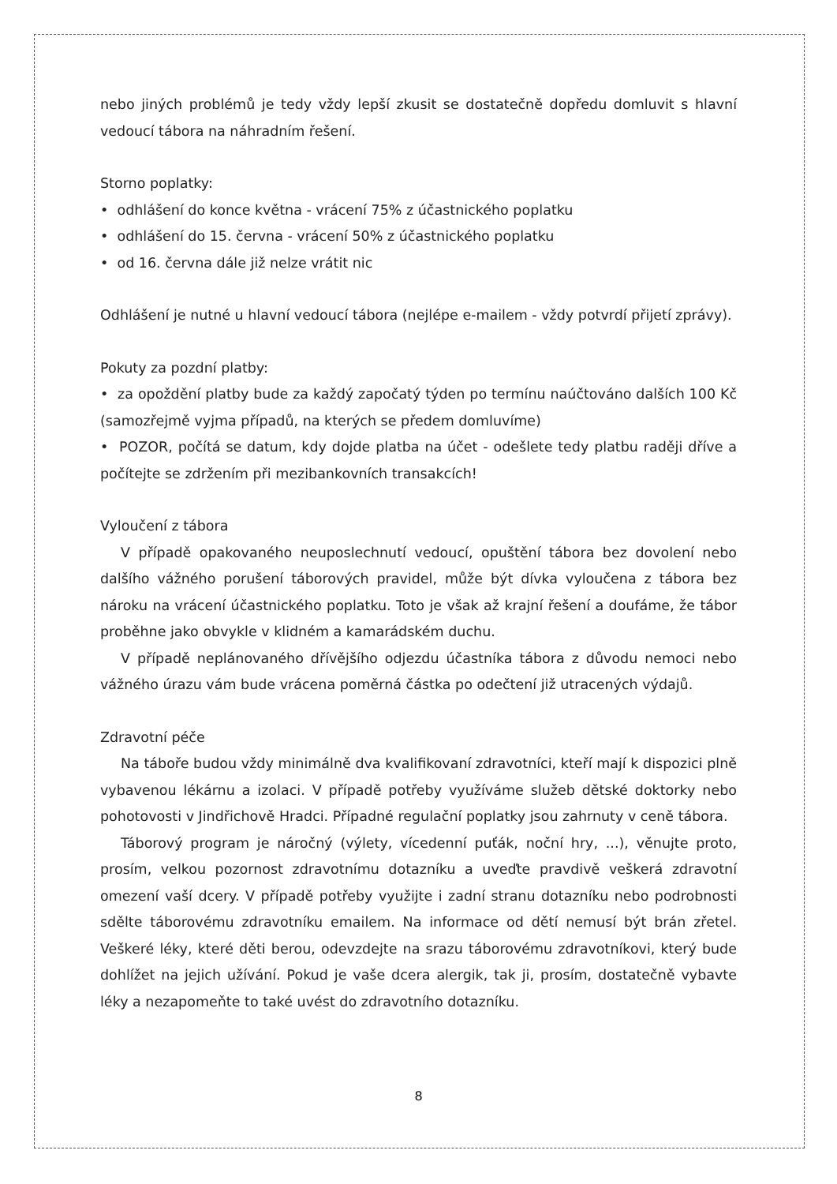nebo jiných problémů je tedy vždy lepší zkusit se dostatečně dopředu domluvit s hlavní vedoucí tábora na náhradním řešení.
Storno poplatky:
• odhlášení do konce května - vrácení 75% z účastnického poplatku
• odhlášení do 15. června - vrácení 50% z účastnického poplatku
• od 16. června dále již nelze vrátit nic
Odhlášení je nutné u hlavní vedoucí tábora (nejlépe e-mailem - vždy potvrdí přijetí zprávy).
Pokuty za pozdní platby:
• za opoždění platby bude za každý započatý týden po termínu naúčtováno dalších 100 Kč (samozřejmě vyjma případů, na kterých se předem domluvíme)
• POZOR, počítá se datum, kdy dojde platba na účet - odešlete tedy platbu raději dříve a počítejte se zdržením při mezibankovních transakcích!
Vyloučení z tábora
V případě opakovaného neuposlechnutí vedoucí, opuštění tábora bez dovolení nebo dalšího vážného porušení táborových pravidel, může být dívka vyloučena z tábora bez nároku na vrácení účastnického poplatku. Toto je však až krajní řešení a doufáme, že tábor proběhne jako obvykle v klidném a kamarádském duchu.
V případě neplánovaného dřívějšího odjezdu účastníka tábora z důvodu nemoci nebo vážného úrazu vám bude vrácena poměrná částka po odečtení již utracených výdajů.
Zdravotní péče
Na táboře budou vždy minimálně dva kvalifikovaní zdravotníci, kteří mají k dispozici plně vybavenou lékárnu a izolaci. V případě potřeby využíváme služeb dětské doktorky nebo pohotovosti v Jindřichově Hradci. Případné regulační poplatky jsou zahrnuty v ceně tábora.
Táborový program je náročný (výlety, vícedenní puťák, noční hry, ...), věnujte proto, prosím, velkou pozornost zdravotnímu dotazníku a uveďte pravdivě veškerá zdravotní omezení vaší dcery. V případě potřeby využijte i zadní stranu dotazníku nebo podrobnosti sdělte táborovému zdravotníku emailem. Na informace od dětí nemusí být brán zřetel. Veškeré léky, které děti berou, odevzdejte na srazu táborovému zdravotníkovi, který bude dohlížet na jejich užívání. Pokud je vaše dcera alergik, tak ji, prosím, dostatečně vybavte léky a nezapomeňte to také uvést do zdravotního dotazníku.
8